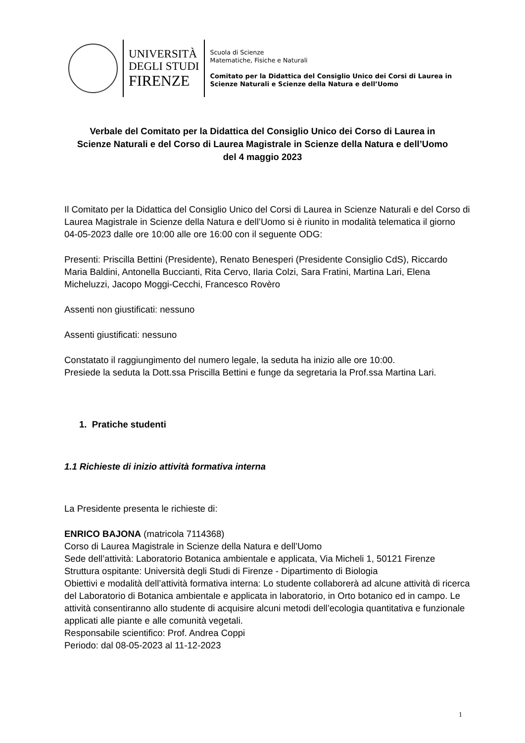UNIVERSITÀ
DEGLI STUDI
FIRENZE
Scuola di Scienze
Matematiche, Fisiche e Naturali
Comitato per la Didattica del Consiglio Unico dei Corsi di Laurea in
Scienze Naturali e Scienze della Natura e dell’Uomo
Verbale del Comitato per la Didattica del Consiglio Unico dei Corso di Laurea in
Scienze Naturali e del Corso di Laurea Magistrale in Scienze della Natura e dell’Uomo
del 4 maggio 2023
Il Comitato per la Didattica del Consiglio Unico del Corsi di Laurea in Scienze Naturali e del Corso di Laurea Magistrale in Scienze della Natura e dell’Uomo si è riunito in modalità telematica il giorno 04-05-2023 dalle ore 10:00 alle ore 16:00 con il seguente ODG:
Presenti: Priscilla Bettini (Presidente), Renato Benesperi (Presidente Consiglio CdS), Riccardo Maria Baldini, Antonella Buccianti, Rita Cervo, Ilaria Colzi, Sara Fratini, Martina Lari, Elena Micheluzzi, Jacopo Moggi-Cecchi, Francesco Rovèro
Assenti non giustificati: nessuno
Assenti giustificati: nessuno
Constatato il raggiungimento del numero legale, la seduta ha inizio alle ore 10:00.
Presiede la seduta la Dott.ssa Priscilla Bettini e funge da segretaria la Prof.ssa Martina Lari.
1. Pratiche studenti
1.1 Richieste di inizio attività formativa interna
La Presidente presenta le richieste di:
ENRICO BAJONA (matricola 7114368)
Corso di Laurea Magistrale in Scienze della Natura e dell’Uomo
Sede dell’attività: Laboratorio Botanica ambientale e applicata, Via Micheli 1, 50121 Firenze
Struttura ospitante: Università degli Studi di Firenze - Dipartimento di Biologia
Obiettivi e modalità dell’attività formativa interna: Lo studente collaborerà ad alcune attività di ricerca del Laboratorio di Botanica ambientale e applicata in laboratorio, in Orto botanico ed in campo. Le attività consentiranno allo studente di acquisire alcuni metodi dell’ecologia quantitativa e funzionale applicati alle piante e alle comunità vegetali.
Responsabile scientifico: Prof. Andrea Coppi
Periodo: dal 08-05-2023 al 11-12-2023
1